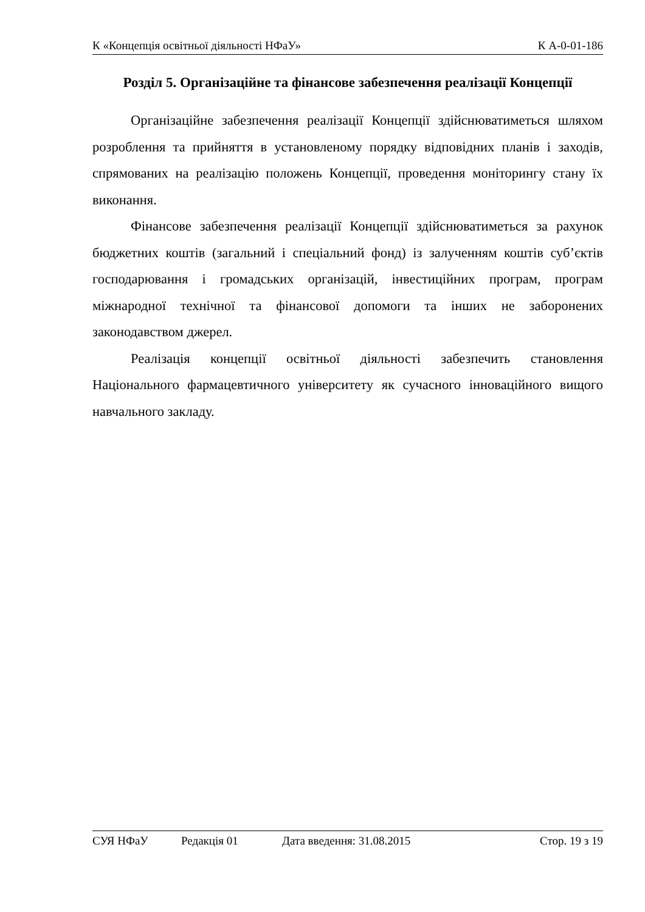К «Концепція освітньої діяльності НФаУ» К А-0-01-186
Розділ 5. Організаційне та фінансове забезпечення реалізації Концепції
Організаційне забезпечення реалізації Концепції здійснюватиметься шляхом розроблення та прийняття в установленому порядку відповідних планів і заходів, спрямованих на реалізацію положень Концепції, проведення моніторингу стану їх виконання.
Фінансове забезпечення реалізації Концепції здійснюватиметься за рахунок бюджетних коштів (загальний і спеціальний фонд) із залученням коштів суб’єктів господарювання і громадських організацій, інвестиційних програм, програм міжнародної технічної та фінансової допомоги та інших не заборонених законодавством джерел.
Реалізація концепції освітньої діяльності забезпечить становлення Національного фармацевтичного університету як сучасного інноваційного вищого навчального закладу.
СУЯ НФаУ Редакція 01 Дата введення: 31.08.2015 Стор. 19 з 19